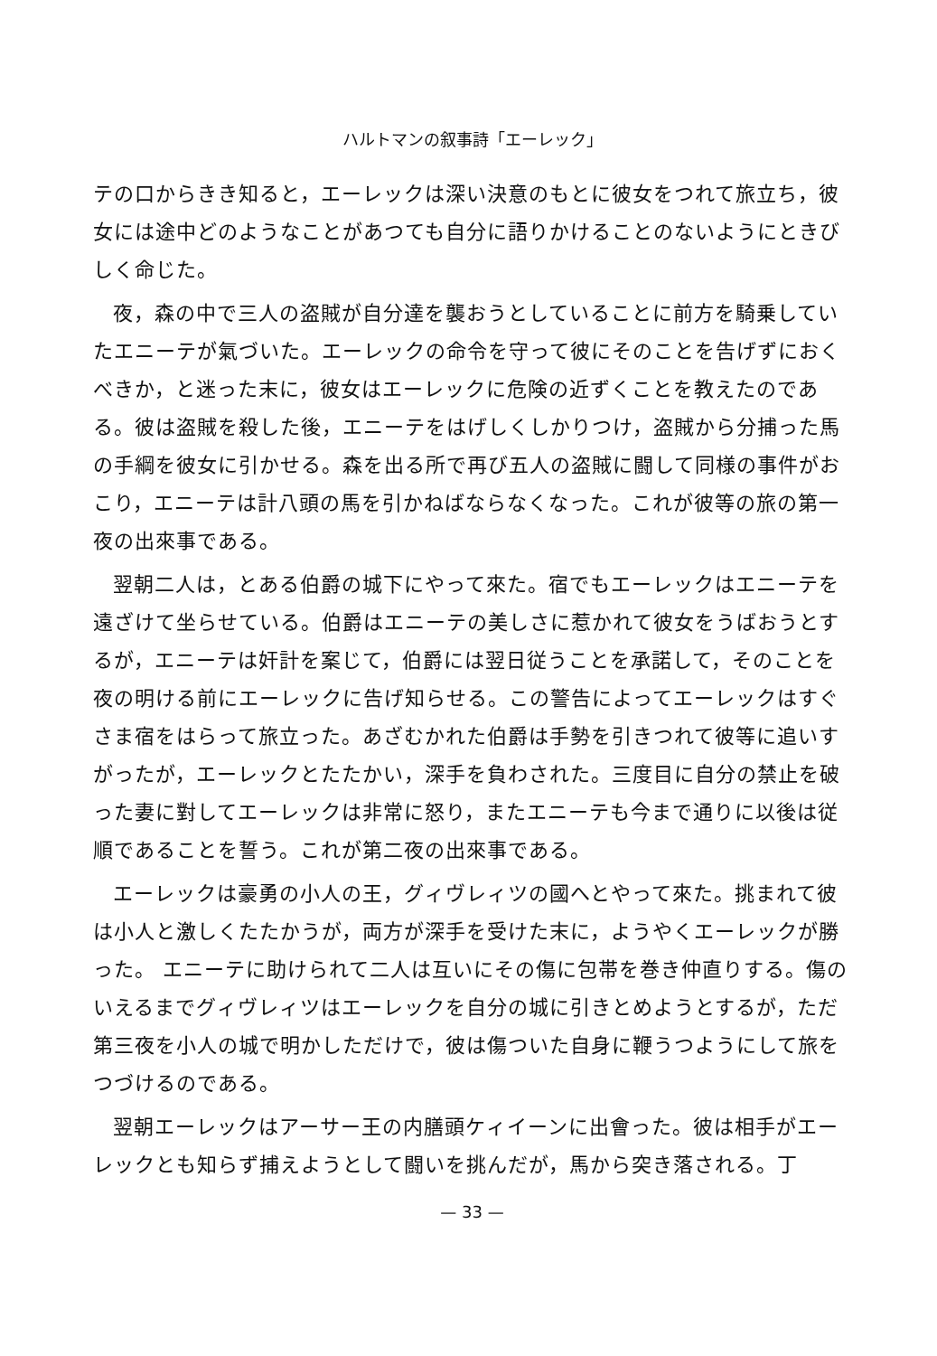ハルトマンの叙事詩「エーレック」
テの口からきき知ると，エーレックは深い決意のもとに彼女をつれて旅立ち，彼女には途中どのようなことがあつても自分に語りかけることのないようにときびしく命じた。
夜，森の中で三人の盗賊が自分達を襲おうとしていることに前方を騎乗していたエニーテが氣づいた。エーレックの命令を守って彼にそのことを告げずにおくべきか，と迷った末に，彼女はエーレックに危険の近ずくことを教えたのである。彼は盗賊を殺した後，エニーテをはげしくしかりつけ，盗賊から分捕った馬の手綱を彼女に引かせる。森を出る所で再び五人の盗賊に闘して同様の事件がおこり，エニーテは計八頭の馬を引かねばならなくなった。これが彼等の旅の第一夜の出來事である。
翌朝二人は，とある伯爵の城下にやって來た。宿でもエーレックはエニーテを遠ざけて坐らせている。伯爵はエニーテの美しさに惹かれて彼女をうばおうとするが，エニーテは奸計を案じて，伯爵には翌日従うことを承諾して，そのことを夜の明ける前にエーレックに告げ知らせる。この警告によってエーレックはすぐさま宿をはらって旅立った。あざむかれた伯爵は手勢を引きつれて彼等に追いすがったが，エーレックとたたかい，深手を負わされた。三度目に自分の禁止を破った妻に對してエーレックは非常に怒り，またエニーテも今まで通りに以後は従順であることを誓う。これが第二夜の出來事である。
エーレックは豪勇の小人の王，グィヴレィツの國へとやって來た。挑まれて彼は小人と激しくたたかうが，両方が深手を受けた末に，ようやくエーレックが勝った。 エニーテに助けられて二人は互いにその傷に包帯を巻き仲直りする。傷のいえるまでグィヴレィツはエーレックを自分の城に引きとめようとするが，ただ第三夜を小人の城で明かしただけで，彼は傷ついた自身に鞭うつようにして旅をつづけるのである。
翌朝エーレックはアーサー王の内膳頭ケィイーンに出會った。彼は相手がエーレックとも知らず捕えようとして闘いを挑んだが，馬から突き落される。丁
— 33 —